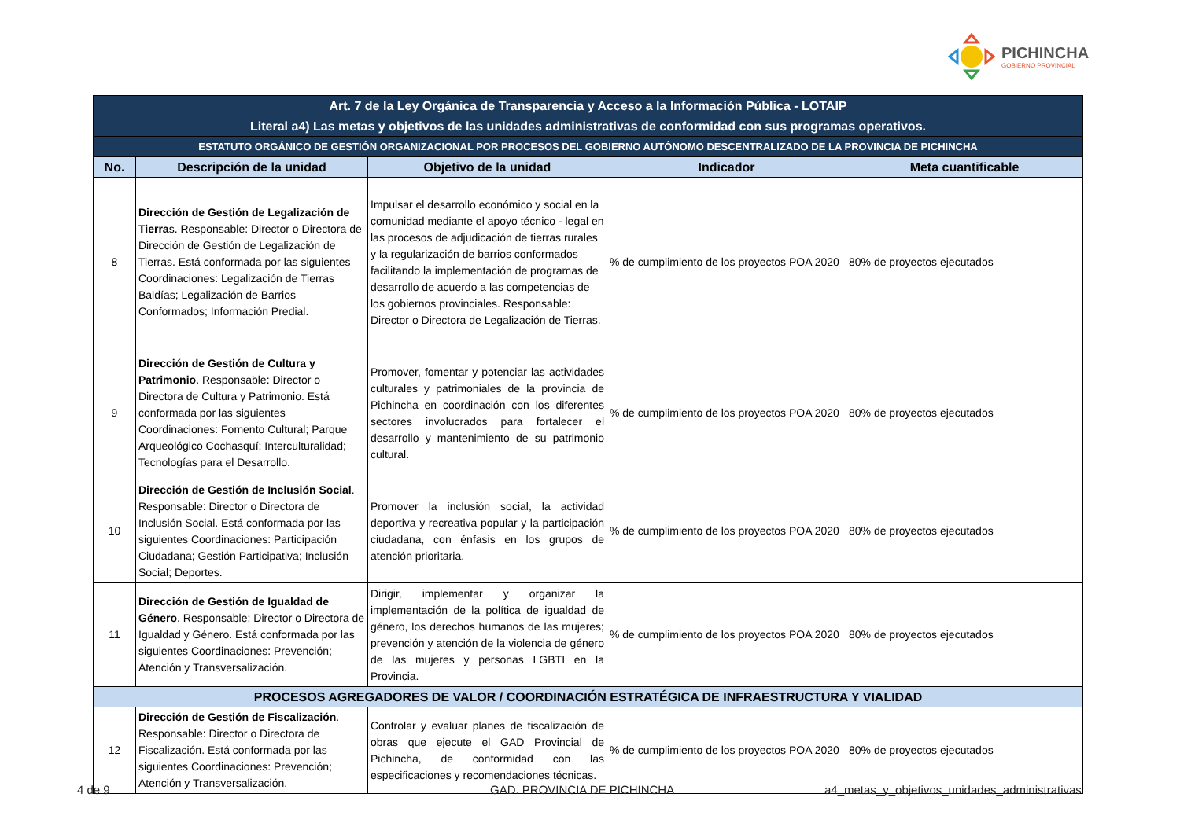PICHINCHA
GOBIERNO PROVINCIAL
| Art. 7 de la Ley Orgánica de Transparencia y Acceso a la Información Pública - LOTAIP | | | | |
| Literal a4) Las metas y objetivos de las unidades administrativas de conformidad con sus programas operativos. | | | | |
| ESTATUTO ORGÁNICO DE GESTIÓN ORGANIZACIONAL POR PROCESOS DEL GOBIERNO AUTÓNOMO DESCENTRALIZADO DE LA PROVINCIA DE PICHINCHA | | | | |
| No. | Descripción de la unidad | Objetivo de la unidad | Indicador | Meta cuantificable |
| 8 | Dirección de Gestión de Legalización de Tierra s. Responsable: Director o Directora de Dirección de Gestión de Legalización de Tierras. Está conformada por las siguientes Coordinaciones: Legalización de Tierras Baldías; Legalización de Barrios Conformados; Información Predial. | Impulsar el desarrollo económico y social en la comunidad mediante el apoyo técnico - legal en las procesos de adjudicación de tierras rurales y la regularización de barrios conformados facilitando la implementación de programas de desarrollo de acuerdo a las competencias de los gobiernos provinciales. Responsable: Director o Directora de Legalización de Tierras. | % de cumplimiento de los proyectos POA 2020 | 80% de proyectos ejecutados |
| 9 | Dirección de Gestión de Cultura y Patrimonio . Responsable: Director o Directora de Cultura y Patrimonio. Está conformada por las siguientes Coordinaciones: Fomento Cultural; Parque Arqueológico Cochasquí; Interculturalidad; Tecnologías para el Desarrollo. | Promover, fomentar y potenciar las actividades culturales y patrimoniales de la provincia de Pichincha en coordinación con los diferentes sectores involucrados para fortalecer el desarrollo y mantenimiento de su patrimonio cultural. | % de cumplimiento de los proyectos POA 2020 | 80% de proyectos ejecutados |
| 10 | Dirección de Gestión de Inclusión Social . Responsable: Director o Directora de Inclusión Social. Está conformada por las siguientes Coordinaciones: Participación Ciudadana; Gestión Participativa; Inclusión Social; Deportes. | Promover la inclusión social, la actividad deportiva y recreativa popular y la participación ciudadana, con énfasis en los grupos de atención prioritaria. | % de cumplimiento de los proyectos POA 2020 | 80% de proyectos ejecutados |
| 11 | Dirección de Gestión de Igualdad de Género . Responsable: Director o Directora de Igualdad y Género. Está conformada por las siguientes Coordinaciones: Prevención; Atención y Transversalización. | Dirigir, implementar y organizar la implementación de la política de igualdad de género, los derechos humanos de las mujeres; prevención y atención de la violencia de género de las mujeres y personas LGBTI en la Provincia. | % de cumplimiento de los proyectos POA 2020 | 80% de proyectos ejecutados |
| PROCESOS AGREGADORES DE VALOR / COORDINACIÓN ESTRATÉGICA DE INFRAESTRUCTURA Y VIALIDAD | | | | |
| 12 | Dirección de Gestión de Fiscalización . Responsable: Director o Directora de Fiscalización. Está conformada por las siguientes Coordinaciones: Prevención; Atención y Transversalización. | Controlar y evaluar planes de fiscalización de obras que ejecute el GAD Provincial de Pichincha, de conformidad con las especificaciones y recomendaciones técnicas. | % de cumplimiento de los proyectos POA 2020 | 80% de proyectos ejecutados |
4 de 9 GAD. PROVINCIA DE PICHINCHA
a4_metas_y_objetivos_unidades_administrativas